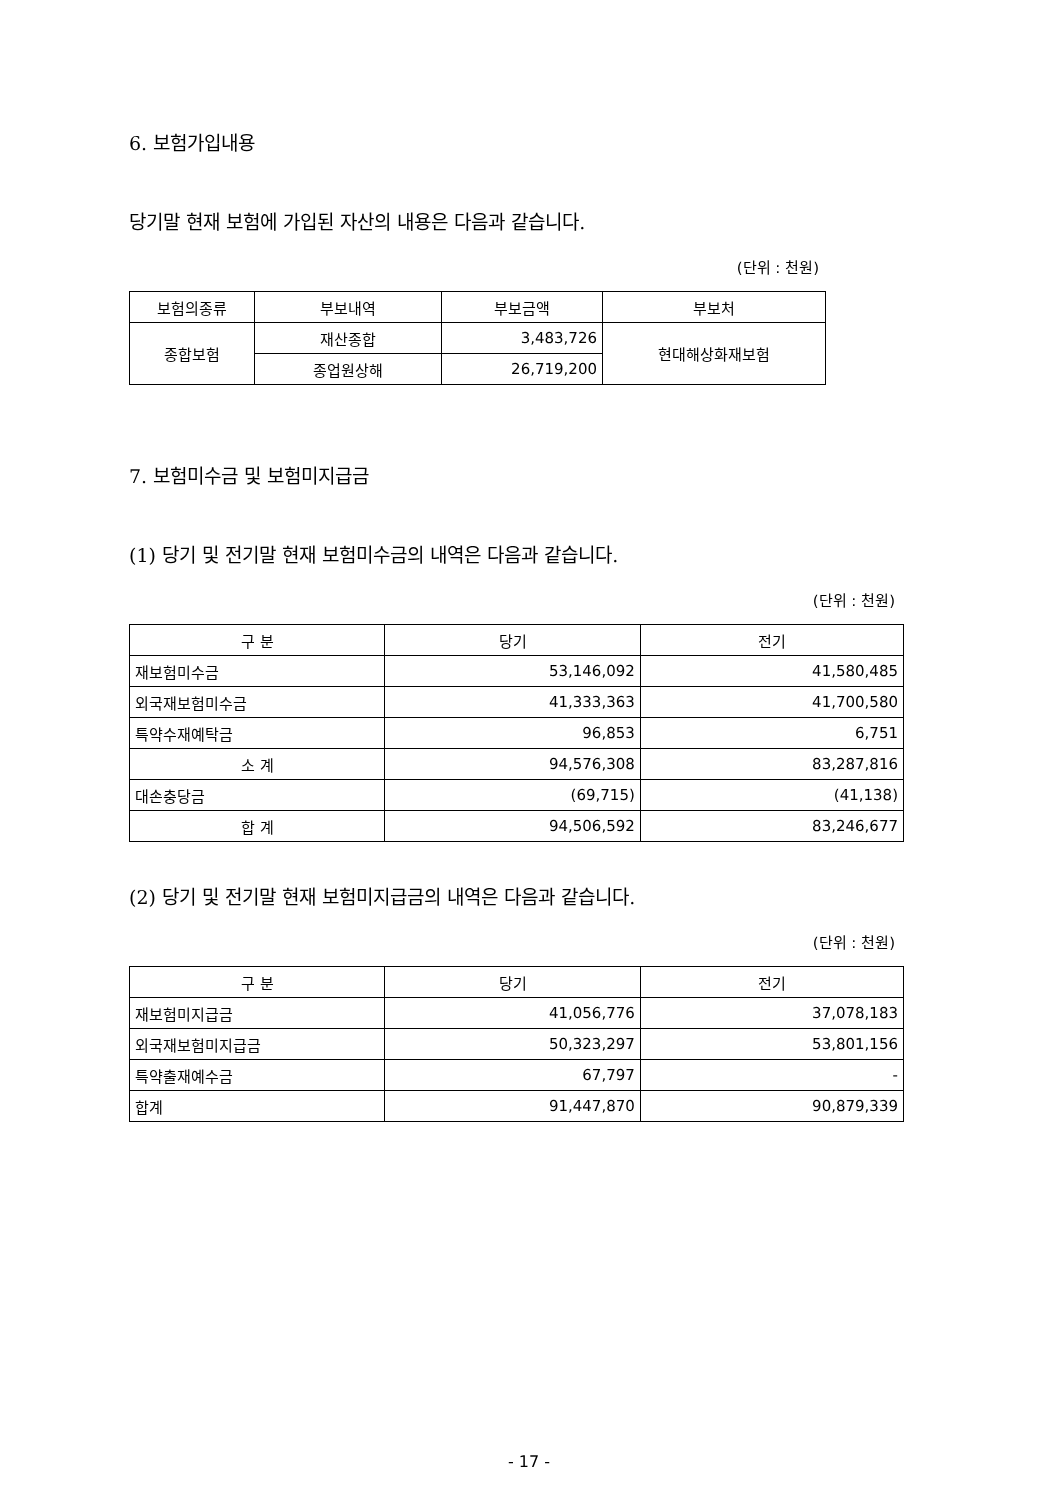6. 보험가입내용
당기말 현재 보험에 가입된 자산의 내용은 다음과 같습니다.
(단위 : 천원)
| 보험의종류 | 부보내역 | 부보금액 | 부보처 |
| --- | --- | --- | --- |
| 종합보험 | 재산종합 | 3,483,726 | 현대해상화재보험 |
| | 종업원상해 | 26,719,200 | |
7. 보험미수금 및 보험미지급금
(1) 당기 및 전기말 현재 보험미수금의 내역은 다음과 같습니다.
(단위 : 천원)
| 구 분 | 당기 | 전기 |
| --- | --- | --- |
| 재보험미수금 | 53,146,092 | 41,580,485 |
| 외국재보험미수금 | 41,333,363 | 41,700,580 |
| 특약수재예탁금 | 96,853 | 6,751 |
| 소 계 | 94,576,308 | 83,287,816 |
| 대손충당금 | (69,715) | (41,138) |
| 합 계 | 94,506,592 | 83,246,677 |
(2) 당기 및 전기말 현재 보험미지급금의 내역은 다음과 같습니다.
(단위 : 천원)
| 구 분 | 당기 | 전기 |
| --- | --- | --- |
| 재보험미지급금 | 41,056,776 | 37,078,183 |
| 외국재보험미지급금 | 50,323,297 | 53,801,156 |
| 특약출재예수금 | 67,797 | - |
| 합계 | 91,447,870 | 90,879,339 |
- 17 -